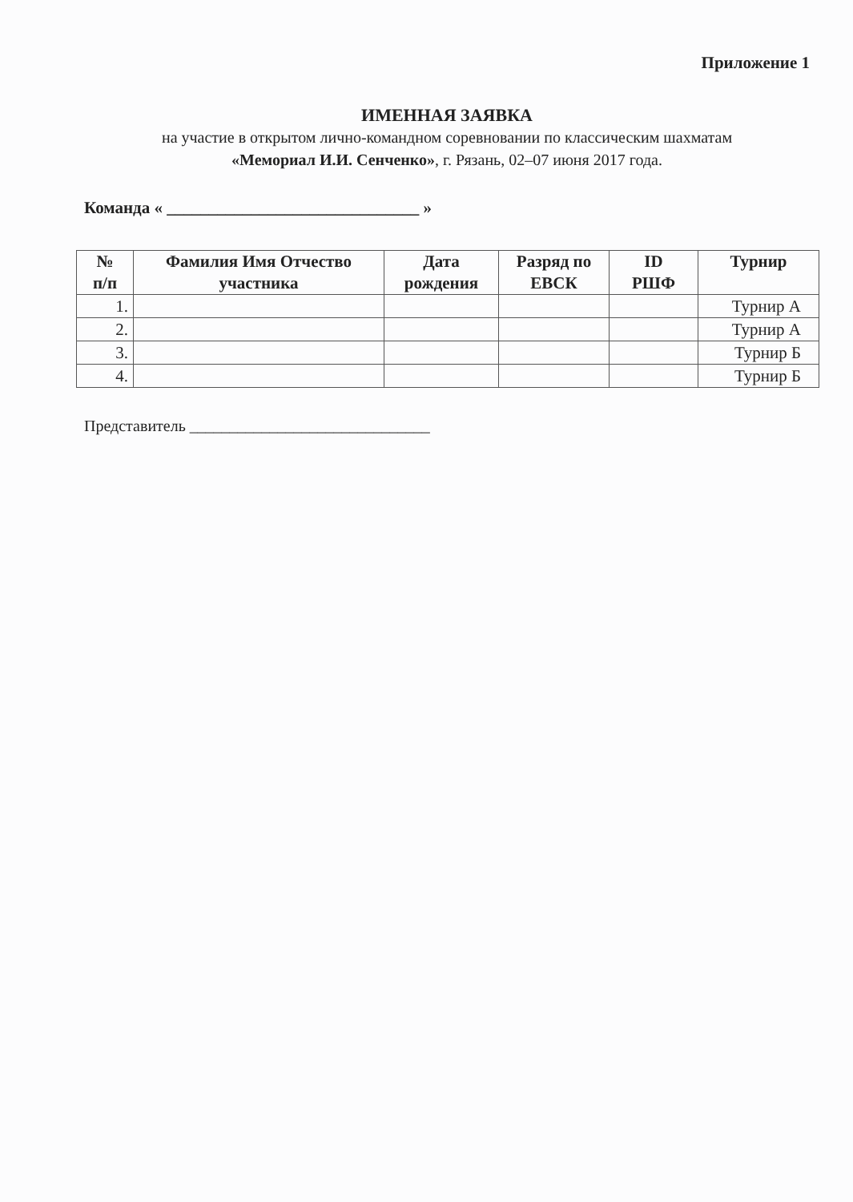Приложение 1
ИМЕННАЯ ЗАЯВКА
на участие в открытом лично-командном соревновании по классическим шахматам
«Мемориал И.И. Сенченко», г. Рязань, 02–07 июня 2017 года.
Команда « ______________________________ »
| № п/п | Фамилия Имя Отчество участника | Дата рождения | Разряд по ЕВСК | ID РШФ | Турнир |
| --- | --- | --- | --- | --- | --- |
| 1. | | | | | Турнир А |
| 2. | | | | | Турнир А |
| 3. | | | | | Турнир Б |
| 4. | | | | | Турнир Б |
Представитель ______________________________